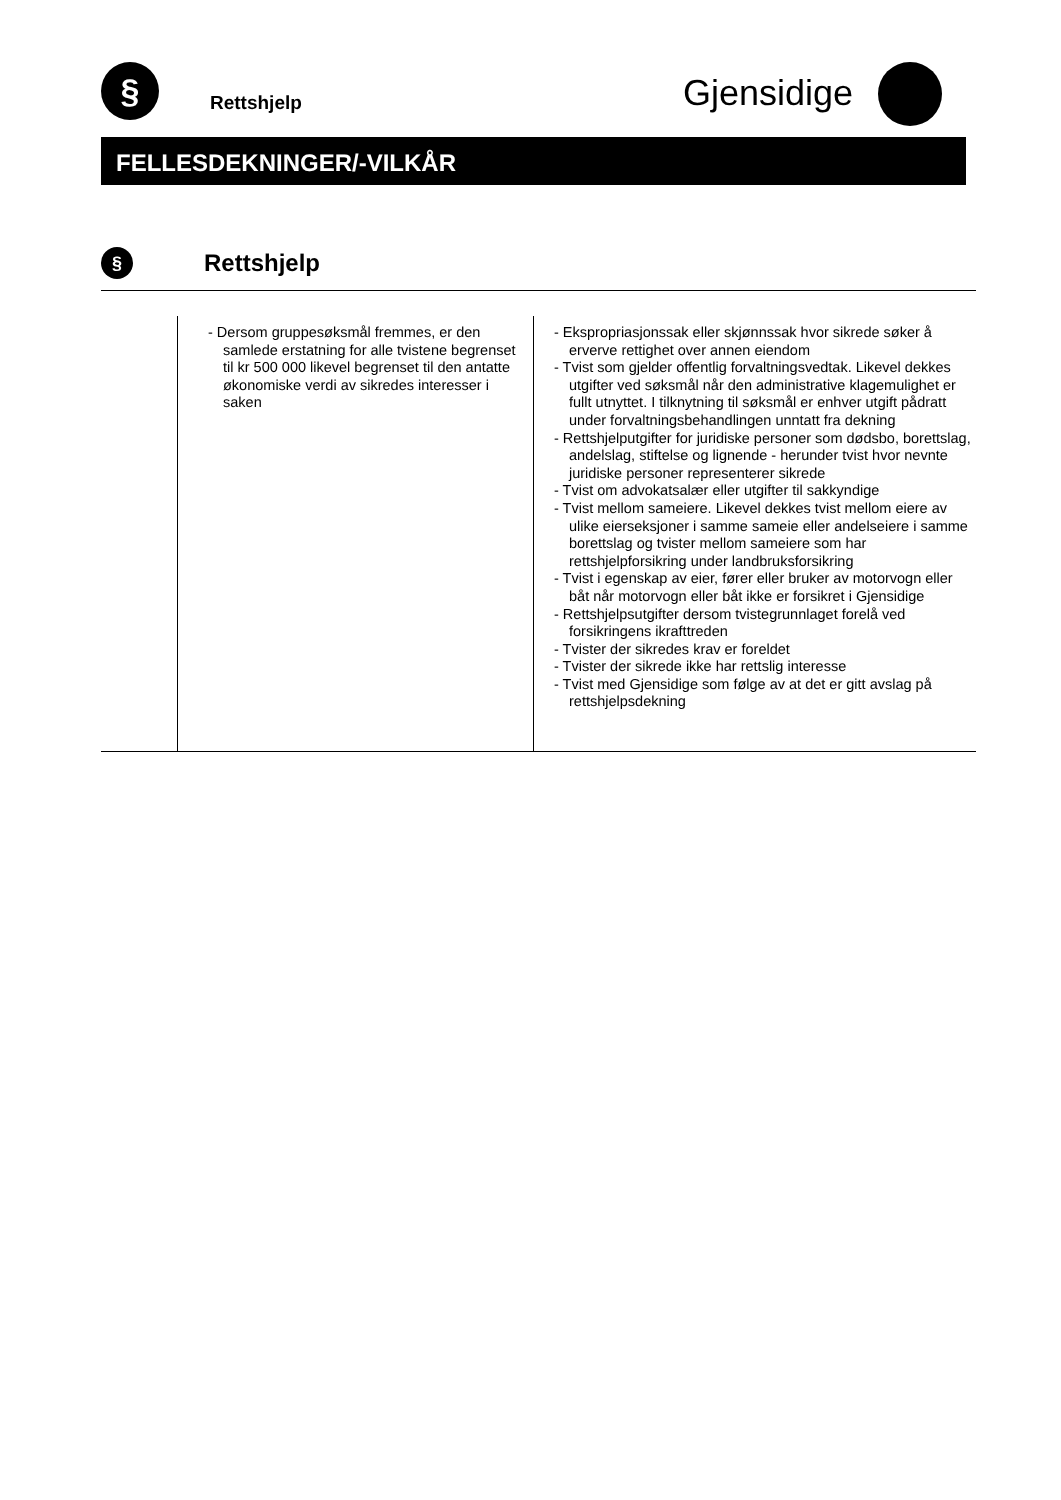§
Rettshjelp Gjensidige
FELLESDEKNINGER/-VILKÅR
§ Rettshjelp
| | - Dersom gruppesøksmål fremmes, er den samlede erstatning for alle tvistene begrenset til kr 500 000 likevel begrenset til den antatte økonomiske verdi av sikredes interesser i saken | - Ekspropriasjonssak eller skjønnssak hvor sikrede søker å erverve rettighet over annen eiendom - Tvist som gjelder offentlig forvaltningsvedtak. Likevel dekkes utgifter ved søksmål når den administrative klagemulighet er fullt utnyttet. I tilknytning til søksmål er enhver utgift pådratt under forvaltningsbehandlingen unntatt fra dekning - Rettshjelputgifter for juridiske personer som dødsbo, borettslag, andelslag, stiftelse og lignende - herunder tvist hvor nevnte juridiske personer representerer sikrede - Tvist om advokatsalær eller utgifter til sakkyndige - Tvist mellom sameiere. Likevel dekkes tvist mellom eiere av ulike eierseksjoner i samme sameie eller andelseiere i samme borettslag og tvister mellom sameiere som har rettshjelpforsikring under landbruksforsikring - Tvist i egenskap av eier, fører eller bruker av motorvogn eller båt når motorvogn eller båt ikke er forsikret i Gjensidige - Rettshjelpsutgifter dersom tvistegrunnlaget forelå ved forsikringens ikrafttreden - Tvister der sikredes krav er foreldet - Tvister der sikrede ikke har rettslig interesse - Tvist med Gjensidige som følge av at det er gitt avslag på rettshjelpsdekning |